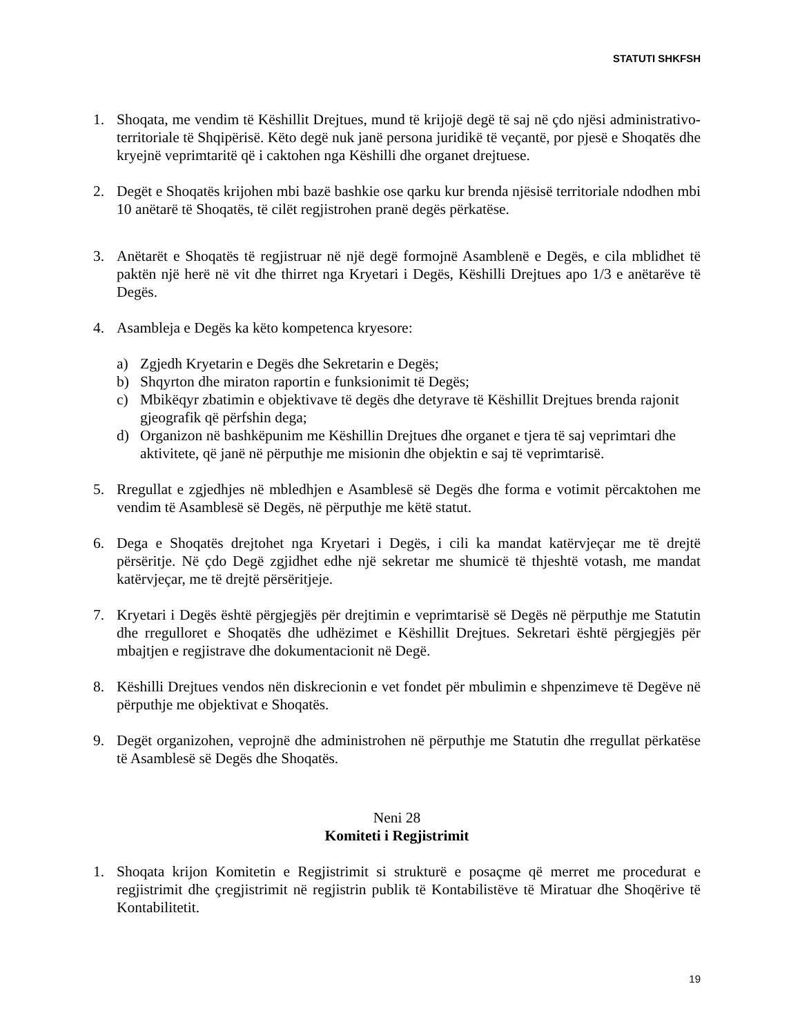STATUTI SHKFSH
1. Shoqata, me vendim të Këshillit Drejtues, mund të krijojë degë të saj në çdo njësi administrativo-territoriale të Shqipërisë. Këto degë nuk janë persona juridikë të veçantë, por pjesë e Shoqatës dhe kryejnë veprimtaritë që i caktohen nga Këshilli dhe organet drejtuese.
2. Degët e Shoqatës krijohen mbi bazë bashkie ose qarku kur brenda njësisë territoriale ndodhen mbi 10 anëtarë të Shoqatës, të cilët regjistrohen pranë degës përkatëse.
3. Anëtarët e Shoqatës të regjistruar në një degë formojnë Asamblenë e Degës, e cila mblidhet të paktën një herë në vit dhe thirret nga Kryetari i Degës, Këshilli Drejtues apo 1/3 e anëtarëve të Degës.
4. Asambleja e Degës ka këto kompetenca kryesore:
a) Zgjedh Kryetarin e Degës dhe Sekretarin e Degës;
b) Shqyrton dhe miraton raportin e funksionimit të Degës;
c) Mbikëqyr zbatimin e objektivave të degës dhe detyrave të Këshillit Drejtues brenda rajonit gjeografik që përfshin dega;
d) Organizon në bashkëpunim me Këshillin Drejtues dhe organet e tjera të saj veprimtari dhe aktivitete, që janë në përputhje me misionin dhe objektin e saj të veprimtarisë.
5. Rregullat e zgjedhjes në mbledhjen e Asamblesë së Degës dhe forma e votimit përcaktohen me vendim të Asamblesë së Degës, në përputhje me këtë statut.
6. Dega e Shoqatës drejtohet nga Kryetari i Degës, i cili ka mandat katërvjeçar me të drejtë përsëritje. Në çdo Degë zgjidhet edhe një sekretar me shumicë të thjeshtë votash, me mandat katërvjeçar, me të drejtë përsëritjeje.
7. Kryetari i Degës është përgjegjës për drejtimin e veprimtarisë së Degës në përputhje me Statutin dhe rregulloret e Shoqatës dhe udhëzimet e Këshillit Drejtues. Sekretari është përgjegjës për mbajtjen e regjistrave dhe dokumentacionit në Degë.
8. Këshilli Drejtues vendos nën diskrecionin e vet fondet për mbulimin e shpenzimeve të Degëve në përputhje me objektivat e Shoqatës.
9. Degët organizohen, veprojnë dhe administrohen në përputhje me Statutin dhe rregullat përkatëse të Asamblesë së Degës dhe Shoqatës.
Neni 28
Komiteti i Regjistrimit
1. Shoqata krijon Komitetin e Regjistrimit si strukturë e posaçme që merret me procedurat e regjistrimit dhe çregjistrimit në regjistrin publik të Kontabilistëve të Miratuar dhe Shoqërive të Kontabilitetit.
19